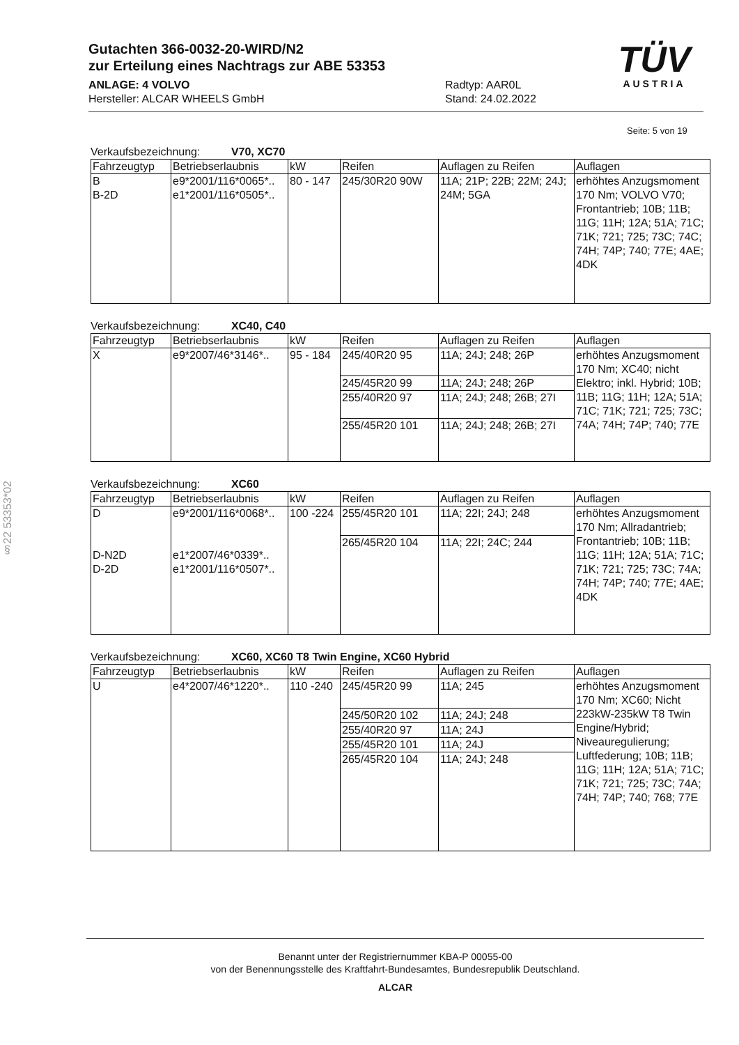Gutachten 366-0032-20-WIRD/N2
zur Erteilung eines Nachtrags zur ABE 53353
ANLAGE: 4 VOLVO
Hersteller: ALCAR WHEELS GmbH
Radtyp: AAR0L
Stand: 24.02.2022
TÜV
AUSTRIA
Seite: 5 von 19
§22 53353*02
Verkaufsbezeichnung: V70, XC70
| Fahrzeugtyp | Betriebserlaubnis | kW | Reifen | Auflagen zu Reifen | Auflagen |
| --- | --- | --- | --- | --- | --- |
| B B-2D | e9*2001/116*0065*.. e1*2001/116*0505*.. | 80 - 147 | 245/30R20 90W | 11A; 21P; 22B; 22M; 24J; 24M; 5GA | erhöhtes Anzugsmoment 170 Nm; VOLVO V70; Frontantrieb; 10B; 11B; 11G; 11H; 12A; 51A; 71C; 71K; 721; 725; 73C; 74C; 74H; 74P; 740; 77E; 4AE; 4DK |
Verkaufsbezeichnung: XC40, C40
| Fahrzeugtyp | Betriebserlaubnis | kW | Reifen | Auflagen zu Reifen | Auflagen |
| --- | --- | --- | --- | --- | --- |
| X | e9*2007/46*3146*.. | 95 - 184 | 245/40R20 95 | 11A; 24J; 248; 26P | erhöhtes Anzugsmoment 170 Nm; XC40; nicht Elektro; inkl. Hybrid; 10B; 11B; 11G; 11H; 12A; 51A; 71C; 71K; 721; 725; 73C; 74A; 74H; 74P; 740; 77E |
| | | | 245/45R20 99 | 11A; 24J; 248; 26P | |
| | | | 255/40R20 97 | 11A; 24J; 248; 26B; 27I | |
| | | | 255/45R20 101 | 11A; 24J; 248; 26B; 27I | |
Verkaufsbezeichnung: XC60
| Fahrzeugtyp | Betriebserlaubnis | kW | Reifen | Auflagen zu Reifen | Auflagen |
| --- | --- | --- | --- | --- | --- |
| D D-N2D D-2D | e9*2001/116*0068*.. e1*2007/46*0339*.. e1*2001/116*0507*.. | 100 -224 | 255/45R20 101 | 11A; 22I; 24J; 248 | erhöhtes Anzugsmoment 170 Nm; Allradantrieb; Frontantrieb; 10B; 11B; 11G; 11H; 12A; 51A; 71C; 71K; 721; 725; 73C; 74A; 74H; 74P; 740; 77E; 4AE; 4DK |
| | | | 265/45R20 104 | 11A; 22I; 24C; 244 | |
Verkaufsbezeichnung: XC60, XC60 T8 Twin Engine, XC60 Hybrid
| Fahrzeugtyp | Betriebserlaubnis | kW | Reifen | Auflagen zu Reifen | Auflagen |
| --- | --- | --- | --- | --- | --- |
| U | e4*2007/46*1220*.. | 110 -240 | 245/45R20 99 | 11A; 245 | erhöhtes Anzugsmoment 170 Nm; XC60; Nicht 223kW-235kW T8 Twin Engine/Hybrid; Niveauregulierung; Luftfederung; 10B; 11B; 11G; 11H; 12A; 51A; 71C; 71K; 721; 725; 73C; 74A; 74H; 74P; 740; 768; 77E |
| | | | 245/50R20 102 | 11A; 24J; 248 | |
| | | | 255/40R20 97 | 11A; 24J | |
| | | | 255/45R20 101 | 11A; 24J | |
| | | | 265/45R20 104 | 11A; 24J; 248 | |
Benannt unter der Registriernummer KBA-P 00055-00
von der Benennungsstelle des Kraftfahrt-Bundesamtes, Bundesrepublik Deutschland.
ALCAR